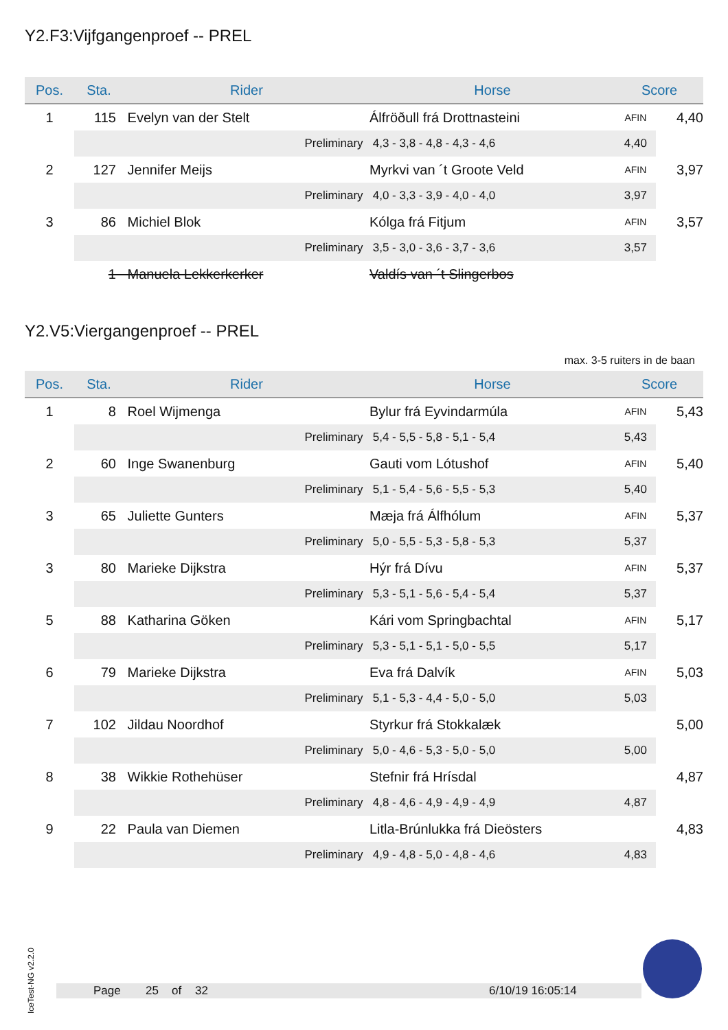Y2.F3:Vijfgangenproef -- PREL
| Pos. | Sta. | Rider | Horse | Score | |
| --- | --- | --- | --- | --- | --- |
| 1 | 115 | Evelyn van der Stelt | Álfröðull frá Drottnasteini | AFIN | 4,40 |
| | | Preliminary | 4,3 - 3,8 - 4,8 - 4,3 - 4,6 | 4,40 | |
| 2 | 127 | Jennifer Meijs | Myrkvi van ´t Groote Veld | AFIN | 3,97 |
| | | Preliminary | 4,0 - 3,3 - 3,9 - 4,0 - 4,0 | 3,97 | |
| 3 | 86 | Michiel Blok | Kólga frá Fitjum | AFIN | 3,57 |
| | | Preliminary | 3,5 - 3,0 - 3,6 - 3,7 - 3,6 | 3,57 | |
| | 1 | Manuela Lekkerkerker | Valdís van ´t Slingerbos | | |
Y2.V5:Viergangenproef -- PREL
max. 3-5 ruiters in de baan
| Pos. | Sta. | Rider | Horse | Score | |
| --- | --- | --- | --- | --- | --- |
| 1 | 8 | Roel Wijmenga | Bylur frá Eyvindarmúla | AFIN | 5,43 |
| | | Preliminary | 5,4 - 5,5 - 5,8 - 5,1 - 5,4 | 5,43 | |
| 2 | 60 | Inge Swanenburg | Gauti vom Lótushof | AFIN | 5,40 |
| | | Preliminary | 5,1 - 5,4 - 5,6 - 5,5 - 5,3 | 5,40 | |
| 3 | 65 | Juliette Gunters | Mæja frá Álfhólum | AFIN | 5,37 |
| | | Preliminary | 5,0 - 5,5 - 5,3 - 5,8 - 5,3 | 5,37 | |
| 3 | 80 | Marieke Dijkstra | Hýr frá Dívu | AFIN | 5,37 |
| | | Preliminary | 5,3 - 5,1 - 5,6 - 5,4 - 5,4 | 5,37 | |
| 5 | 88 | Katharina Göken | Kári vom Springbachtal | AFIN | 5,17 |
| | | Preliminary | 5,3 - 5,1 - 5,1 - 5,0 - 5,5 | 5,17 | |
| 6 | 79 | Marieke Dijkstra | Eva frá Dalvík | AFIN | 5,03 |
| | | Preliminary | 5,1 - 5,3 - 4,4 - 5,0 - 5,0 | 5,03 | |
| 7 | 102 | Jildau Noordhof | Styrkur frá Stokkalæk | | 5,00 |
| | | Preliminary | 5,0 - 4,6 - 5,3 - 5,0 - 5,0 | 5,00 | |
| 8 | 38 | Wikkie Rothehüser | Stefnir frá Hrísdal | | 4,87 |
| | | Preliminary | 4,8 - 4,6 - 4,9 - 4,9 - 4,9 | 4,87 | |
| 9 | 22 | Paula van Diemen | Litla-Brúnlukka frá Dieösters | | 4,83 |
| | | Preliminary | 4,9 - 4,8 - 5,0 - 4,8 - 4,6 | 4,83 | |
IceTest-NG v2.2.0
Page 25 of 32 6/10/19 16:05:14